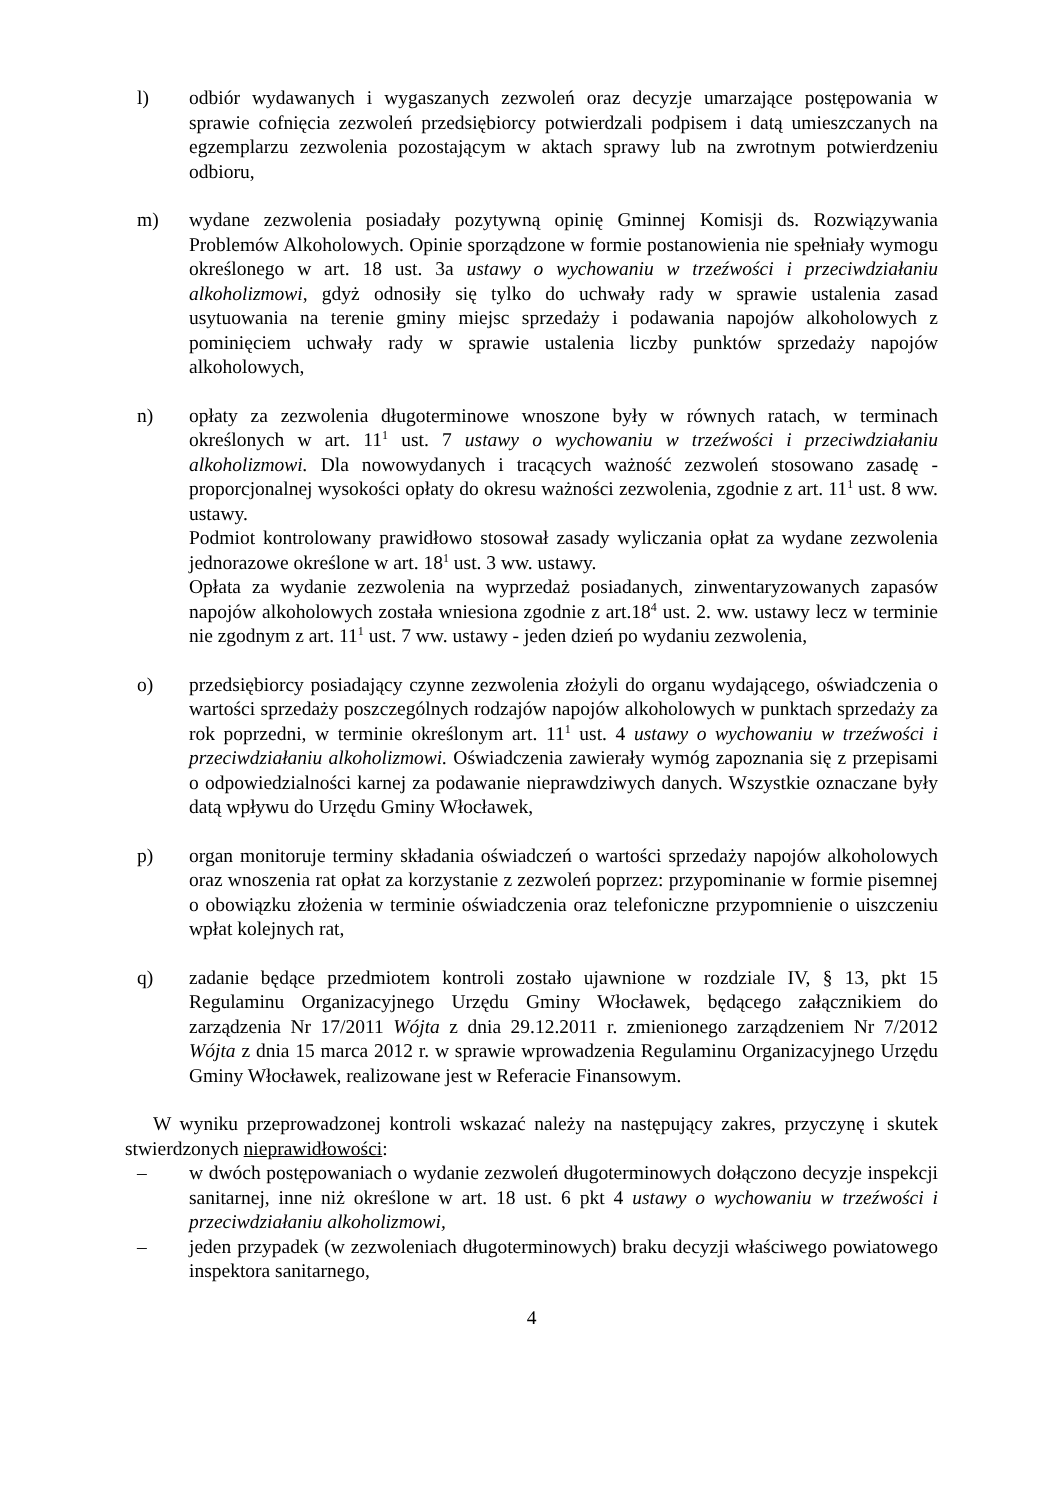l) odbiór wydawanych i wygaszanych zezwoleń oraz decyzje umarzające postępowania w sprawie cofnięcia zezwoleń przedsiębiorcy potwierdzali podpisem i datą umieszczanych na egzemplarzu zezwolenia pozostającym w aktach sprawy lub na zwrotnym potwierdzeniu odbioru,
m) wydane zezwolenia posiadały pozytywną opinię Gminnej Komisji ds. Rozwiązywania Problemów Alkoholowych. Opinie sporządzone w formie postanowienia nie spełniały wymogu określonego w art. 18 ust. 3a ustawy o wychowaniu w trzeźwości i przeciwdziałaniu alkoholizmowi, gdyż odnosiły się tylko do uchwały rady w sprawie ustalenia zasad usytuowania na terenie gminy miejsc sprzedaży i podawania napojów alkoholowych z pominięciem uchwały rady w sprawie ustalenia liczby punktów sprzedaży napojów alkoholowych,
n) opłaty za zezwolenia długoterminowe wnoszone były w równych ratach, w terminach określonych w art. 11<sup>1</sup> ust. 7 ustawy o wychowaniu w trzeźwości i przeciwdziałaniu alkoholizmowi. Dla nowowydanych i tracących ważność zezwoleń stosowano zasadę - proporcjonalnej wysokości opłaty do okresu ważności zezwolenia, zgodnie z art. 11<sup>1</sup> ust. 8 ww. ustawy.
Podmiot kontrolowany prawidłowo stosował zasady wyliczania opłat za wydane zezwolenia jednorazowe określone w art. 18<sup>1</sup> ust. 3 ww. ustawy.
Opłata za wydanie zezwolenia na wyprzedaż posiadanych, zinwentaryzowanych zapasów napojów alkoholowych została wniesiona zgodnie z art.18<sup>4</sup> ust. 2. ww. ustawy lecz w terminie nie zgodnym z art. 11<sup>1</sup> ust. 7 ww. ustawy - jeden dzień po wydaniu zezwolenia,
o) przedsiębiorcy posiadający czynne zezwolenia złożyli do organu wydającego, oświadczenia o wartości sprzedaży poszczególnych rodzajów napojów alkoholowych w punktach sprzedaży za rok poprzedni, w terminie określonym art. 11<sup>1</sup> ust. 4 ustawy o wychowaniu w trzeźwości i przeciwdziałaniu alkoholizmowi. Oświadczenia zawierały wymóg zapoznania się z przepisami o odpowiedzialności karnej za podawanie nieprawdziwych danych. Wszystkie oznaczane były datą wpływu do Urzędu Gminy Włocławek,
p) organ monitoruje terminy składania oświadczeń o wartości sprzedaży napojów alkoholowych oraz wnoszenia rat opłat za korzystanie z zezwoleń poprzez: przypominanie w formie pisemnej o obowiązku złożenia w terminie oświadczenia oraz telefoniczne przypomnienie o uiszczeniu wpłat kolejnych rat,
q) zadanie będące przedmiotem kontroli zostało ujawnione w rozdziale IV, § 13, pkt 15 Regulaminu Organizacyjnego Urzędu Gminy Włocławek, będącego załącznikiem do zarządzenia Nr 17/2011 Wójta z dnia 29.12.2011 r. zmienionego zarządzeniem Nr 7/2012 Wójta z dnia 15 marca 2012 r. w sprawie wprowadzenia Regulaminu Organizacyjnego Urzędu Gminy Włocławek, realizowane jest w Referacie Finansowym.
W wyniku przeprowadzonej kontroli wskazać należy na następujący zakres, przyczynę i skutek stwierdzonych nieprawidłowości:
– w dwóch postępowaniach o wydanie zezwoleń długoterminowych dołączono decyzje inspekcji sanitarnej, inne niż określone w art. 18 ust. 6 pkt 4 ustawy o wychowaniu w trzeźwości i przeciwdziałaniu alkoholizmowi,
– jeden przypadek (w zezwoleniach długoterminowych) braku decyzji właściwego powiatowego inspektora sanitarnego,
4